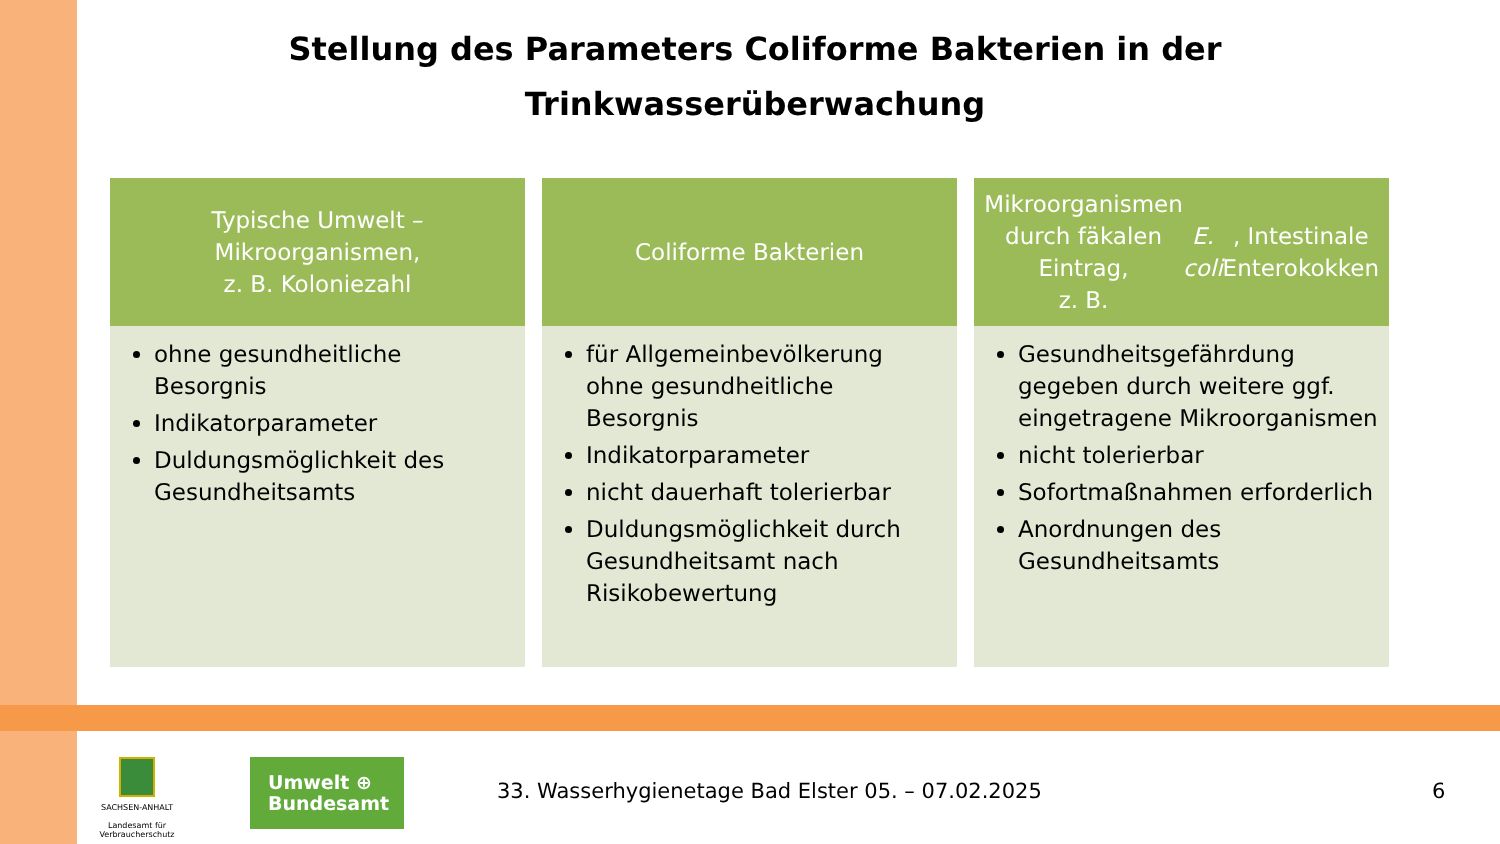Stellung des Parameters Coliforme Bakterien in der
Trinkwasserüberwachung
Typische Umwelt –
Mikroorganismen,
z. B. Koloniezahl
ohne gesundheitliche Besorgnis
Indikatorparameter
Duldungsmöglichkeit des Gesundheitsamts
Coliforme Bakterien
für Allgemeinbevölkerung ohne gesundheitliche Besorgnis
Indikatorparameter
nicht dauerhaft tolerierbar
Duldungsmöglichkeit durch Gesundheitsamt nach Risikobewertung
Mikroorganismen durch fäkalen Eintrag,
z. B. E. coli, Intestinale Enterokokken
Gesundheitsgefährdung gegeben durch weitere ggf. eingetragene Mikroorganismen
nicht tolerierbar
Sofortmaßnahmen erforderlich
Anordnungen des Gesundheitsamts
SACHSEN-ANHALT
Landesamt für Verbraucherschutz
Umwelt ⊕
Bundesamt
33. Wasserhygienetage Bad Elster 05. – 07.02.2025
6